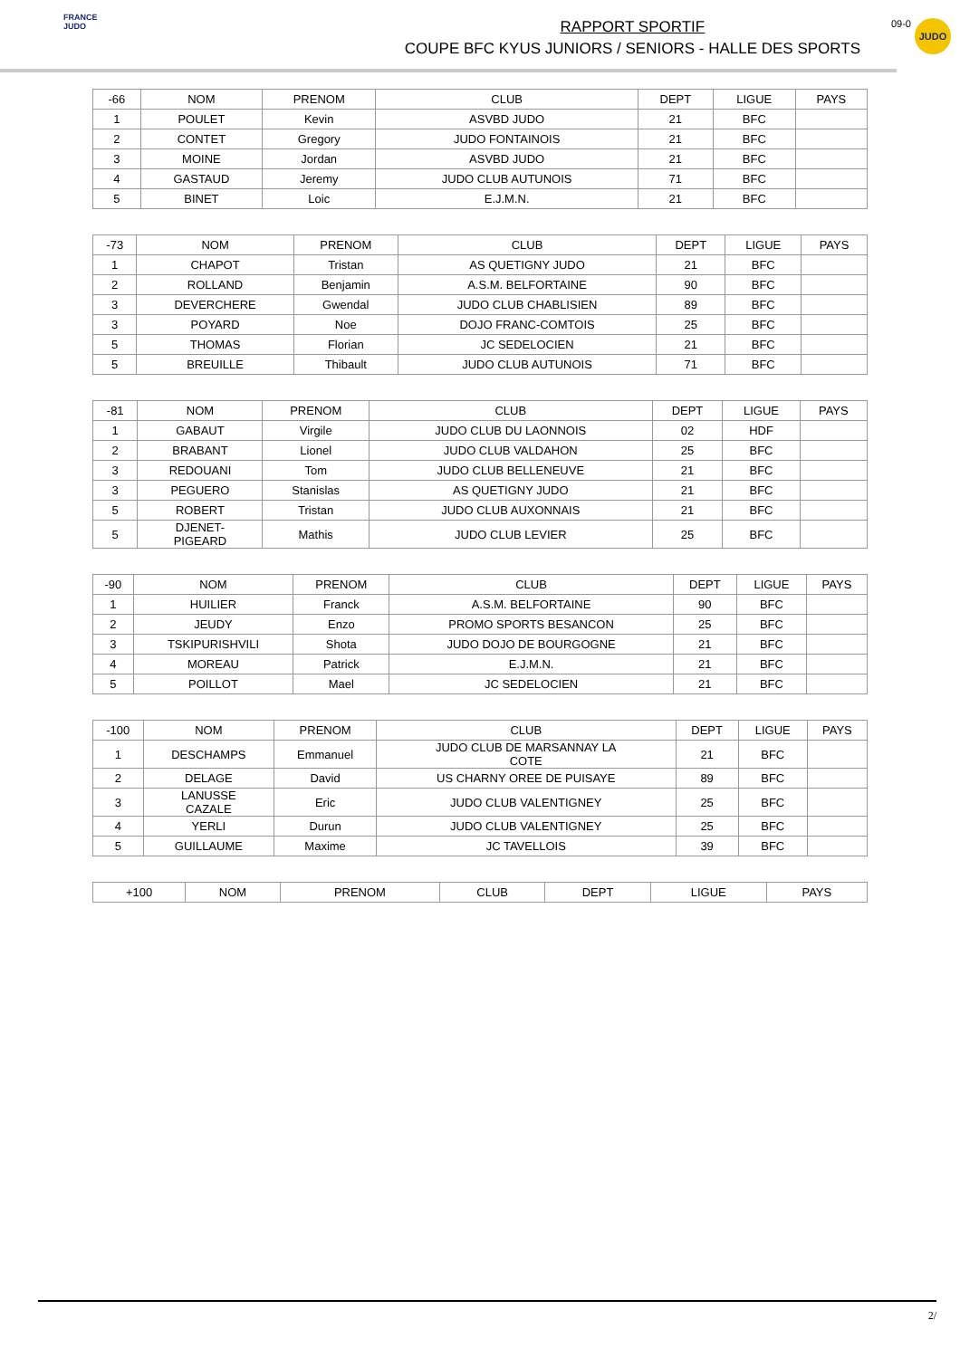FRANCE JUDO
RAPPORT SPORTIF
COUPE BFC KYUS JUNIORS / SENIORS - HALLE DES SPORTS
09-0
JUDO
| -66 | NOM | PRENOM | CLUB | DEPT | LIGUE | PAYS |
| --- | --- | --- | --- | --- | --- | --- |
| 1 | POULET | Kevin | ASVBD JUDO | 21 | BFC | |
| 2 | CONTET | Gregory | JUDO FONTAINOIS | 21 | BFC | |
| 3 | MOINE | Jordan | ASVBD JUDO | 21 | BFC | |
| 4 | GASTAUD | Jeremy | JUDO CLUB AUTUNOIS | 71 | BFC | |
| 5 | BINET | Loic | E.J.M.N. | 21 | BFC | |
| -73 | NOM | PRENOM | CLUB | DEPT | LIGUE | PAYS |
| --- | --- | --- | --- | --- | --- | --- |
| 1 | CHAPOT | Tristan | AS QUETIGNY JUDO | 21 | BFC | |
| 2 | ROLLAND | Benjamin | A.S.M. BELFORTAINE | 90 | BFC | |
| 3 | DEVERCHERE | Gwendal | JUDO CLUB CHABLISIEN | 89 | BFC | |
| 3 | POYARD | Noe | DOJO FRANC-COMTOIS | 25 | BFC | |
| 5 | THOMAS | Florian | JC SEDELOCIEN | 21 | BFC | |
| 5 | BREUILLE | Thibault | JUDO CLUB AUTUNOIS | 71 | BFC | |
| -81 | NOM | PRENOM | CLUB | DEPT | LIGUE | PAYS |
| --- | --- | --- | --- | --- | --- | --- |
| 1 | GABAUT | Virgile | JUDO CLUB DU LAONNOIS | 02 | HDF | |
| 2 | BRABANT | Lionel | JUDO CLUB VALDAHON | 25 | BFC | |
| 3 | REDOUANI | Tom | JUDO CLUB BELLENEUVE | 21 | BFC | |
| 3 | PEGUERO | Stanislas | AS QUETIGNY JUDO | 21 | BFC | |
| 5 | ROBERT | Tristan | JUDO CLUB AUXONNAIS | 21 | BFC | |
| 5 | DJENET- PIGEARD | Mathis | JUDO CLUB LEVIER | 25 | BFC | |
| -90 | NOM | PRENOM | CLUB | DEPT | LIGUE | PAYS |
| --- | --- | --- | --- | --- | --- | --- |
| 1 | HUILIER | Franck | A.S.M. BELFORTAINE | 90 | BFC | |
| 2 | JEUDY | Enzo | PROMO SPORTS BESANCON | 25 | BFC | |
| 3 | TSKIPURISHVILI | Shota | JUDO DOJO DE BOURGOGNE | 21 | BFC | |
| 4 | MOREAU | Patrick | E.J.M.N. | 21 | BFC | |
| 5 | POILLOT | Mael | JC SEDELOCIEN | 21 | BFC | |
| -100 | NOM | PRENOM | CLUB | DEPT | LIGUE | PAYS |
| --- | --- | --- | --- | --- | --- | --- |
| 1 | DESCHAMPS | Emmanuel | JUDO CLUB DE MARSANNAY LA COTE | 21 | BFC | |
| 2 | DELAGE | David | US CHARNY OREE DE PUISAYE | 89 | BFC | |
| 3 | LANUSSE CAZALE | Eric | JUDO CLUB VALENTIGNEY | 25 | BFC | |
| 4 | YERLI | Durun | JUDO CLUB VALENTIGNEY | 25 | BFC | |
| 5 | GUILLAUME | Maxime | JC TAVELLOIS | 39 | BFC | |
| +100 | NOM | PRENOM | CLUB | DEPT | LIGUE | PAYS |
| --- | --- | --- | --- | --- | --- | --- |
2/